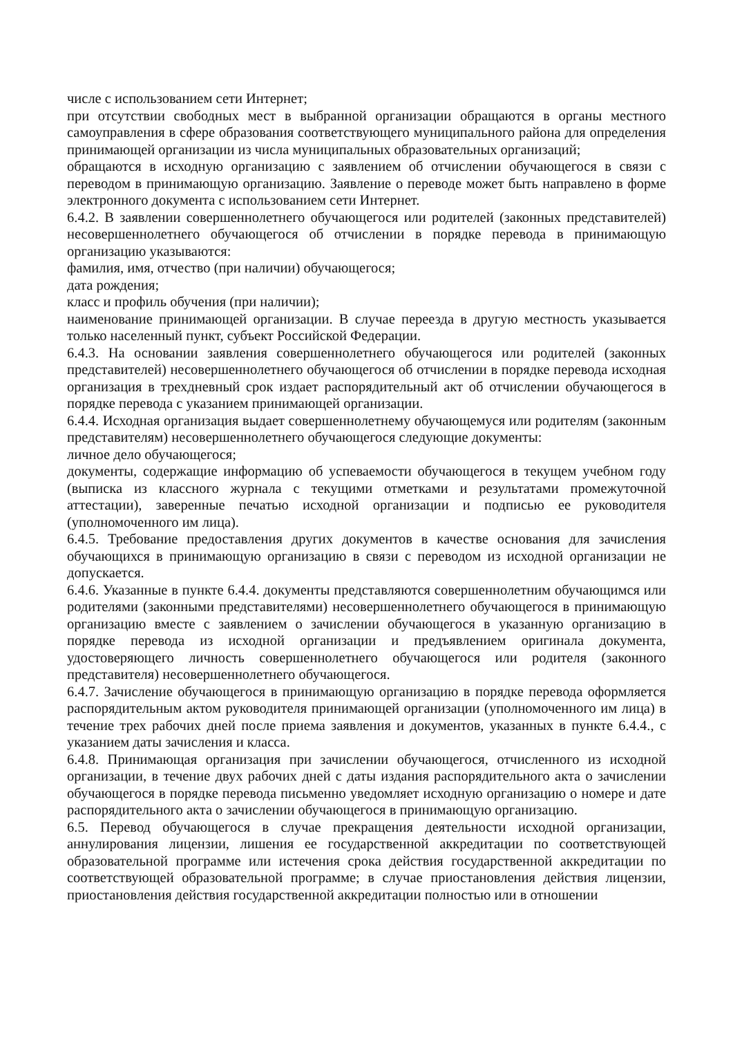числе с использованием сети Интернет;
при отсутствии свободных мест в выбранной организации обращаются в органы местного самоуправления в сфере образования соответствующего муниципального района для определения принимающей организации из числа муниципальных образовательных организаций;
обращаются в исходную организацию с заявлением об отчислении обучающегося в связи с переводом в принимающую организацию. Заявление о переводе может быть направлено в форме электронного документа с использованием сети Интернет.
6.4.2. В заявлении совершеннолетнего обучающегося или родителей (законных представителей) несовершеннолетнего обучающегося об отчислении в порядке перевода в принимающую организацию указываются:
фамилия, имя, отчество (при наличии) обучающегося;
дата рождения;
класс и профиль обучения (при наличии);
наименование принимающей организации. В случае переезда в другую местность указывается только населенный пункт, субъект Российской Федерации.
6.4.3. На основании заявления совершеннолетнего обучающегося или родителей (законных представителей) несовершеннолетнего обучающегося об отчислении в порядке перевода исходная организация в трехдневный срок издает распорядительный акт об отчислении обучающегося в порядке перевода с указанием принимающей организации.
6.4.4. Исходная организация выдает совершеннолетнему обучающемуся или родителям (законным представителям) несовершеннолетнего обучающегося следующие документы:
личное дело обучающегося;
документы, содержащие информацию об успеваемости обучающегося в текущем учебном году (выписка из классного журнала с текущими отметками и результатами промежуточной аттестации), заверенные печатью исходной организации и подписью ее руководителя (уполномоченного им лица).
6.4.5. Требование предоставления других документов в качестве основания для зачисления обучающихся в принимающую организацию в связи с переводом из исходной организации не допускается.
6.4.6. Указанные в пункте 6.4.4. документы представляются совершеннолетним обучающимся или родителями (законными представителями) несовершеннолетнего обучающегося в принимающую организацию вместе с заявлением о зачислении обучающегося в указанную организацию в порядке перевода из исходной организации и предъявлением оригинала документа, удостоверяющего личность совершеннолетнего обучающегося или родителя (законного представителя) несовершеннолетнего обучающегося.
6.4.7. Зачисление обучающегося в принимающую организацию в порядке перевода оформляется распорядительным актом руководителя принимающей организации (уполномоченного им лица) в течение трех рабочих дней после приема заявления и документов, указанных в пункте 6.4.4., с указанием даты зачисления и класса.
6.4.8. Принимающая организация при зачислении обучающегося, отчисленного из исходной организации, в течение двух рабочих дней с даты издания распорядительного акта о зачислении обучающегося в порядке перевода письменно уведомляет исходную организацию о номере и дате распорядительного акта о зачислении обучающегося в принимающую организацию.
6.5. Перевод обучающегося в случае прекращения деятельности исходной организации, аннулирования лицензии, лишения ее государственной аккредитации по соответствующей образовательной программе или истечения срока действия государственной аккредитации по соответствующей образовательной программе; в случае приостановления действия лицензии, приостановления действия государственной аккредитации полностью или в отношении